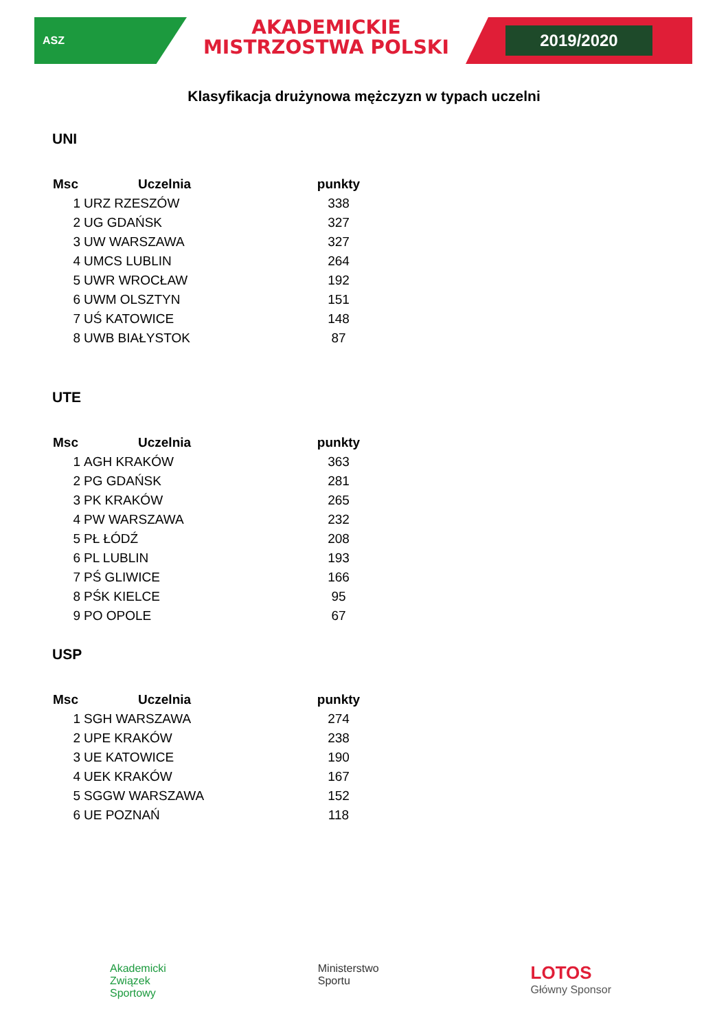ASZ
AKADEMICKIE
MISTRZOSTWA POLSKI
2019/2020
Klasyfikacja drużynowa mężczyzn w typach uczelni
UNI
| Msc | Uczelnia | punkty |
| --- | --- | --- |
| 1 | URZ RZESZÓW | 338 |
| 2 | UG GDAŃSK | 327 |
| 3 | UW WARSZAWA | 327 |
| 4 | UMCS LUBLIN | 264 |
| 5 | UWR WROCŁAW | 192 |
| 6 | UWM OLSZTYN | 151 |
| 7 | UŚ KATOWICE | 148 |
| 8 | UWB BIAŁYSTOK | 87 |
UTE
| Msc | Uczelnia | punkty |
| --- | --- | --- |
| 1 | AGH KRAKÓW | 363 |
| 2 | PG GDAŃSK | 281 |
| 3 | PK KRAKÓW | 265 |
| 4 | PW WARSZAWA | 232 |
| 5 | PŁ ŁÓDŹ | 208 |
| 6 | PL LUBLIN | 193 |
| 7 | PŚ GLIWICE | 166 |
| 8 | PŚK KIELCE | 95 |
| 9 | PO OPOLE | 67 |
USP
| Msc | Uczelnia | punkty |
| --- | --- | --- |
| 1 | SGH WARSZAWA | 274 |
| 2 | UPE KRAKÓW | 238 |
| 3 | UE KATOWICE | 190 |
| 4 | UEK KRAKÓW | 167 |
| 5 | SGGW WARSZAWA | 152 |
| 6 | UE POZNAŃ | 118 |
Akademicki
Związek
Sportowy
Ministerstwo
Sportu
LOTOS
Główny Sponsor